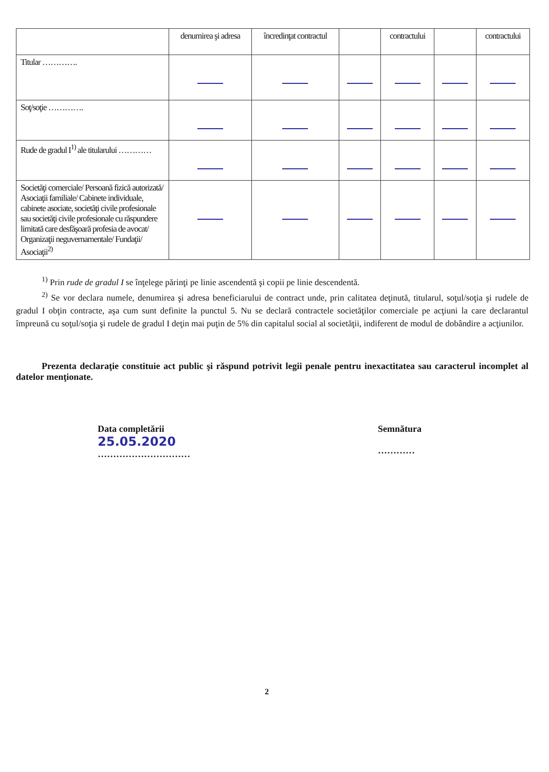| | denumirea şi adresa | încredinţat contractul | | contractului | | contractului |
| Titular …………. | | | | | | |
| Soţ/soţie …………. | | | | | | |
| Rude de gradul I<sup>1)</sup> ale titularului ………… | | | | | | |
| Societăţi comerciale/ Persoană fizică autorizată/ Asociaţii familiale/ Cabinete individuale, cabinete asociate, societăţi civile profesionale sau societăţi civile profesionale cu răspundere limitată care desfăşoară profesia de avocat/ Organizaţii neguvernamentale/ Fundaţii/ Asociaţii<sup>2)</sup> | | | | | | |
<sup>1)</sup> Prin rude de gradul I se înţelege părinţi pe linie ascendentă şi copii pe linie descendentă.
<sup>2)</sup> Se vor declara numele, denumirea şi adresa beneficiarului de contract unde, prin calitatea deţinută, titularul, soţul/soţia şi rudele de gradul I obţin contracte, aşa cum sunt definite la punctul 5. Nu se declară contractele societăţilor comerciale pe acţiuni la care declarantul împreună cu soţul/soţia şi rudele de gradul I deţin mai puţin de 5% din capitalul social al societăţii, indiferent de modul de dobândire a acţiunilor.
Prezenta declaraţie constituie act public şi răspund potrivit legii penale pentru inexactitatea sau caracterul incomplet al datelor menţionate.
Data completării
25.05.2020
…………………………
Semnătura
…………
2